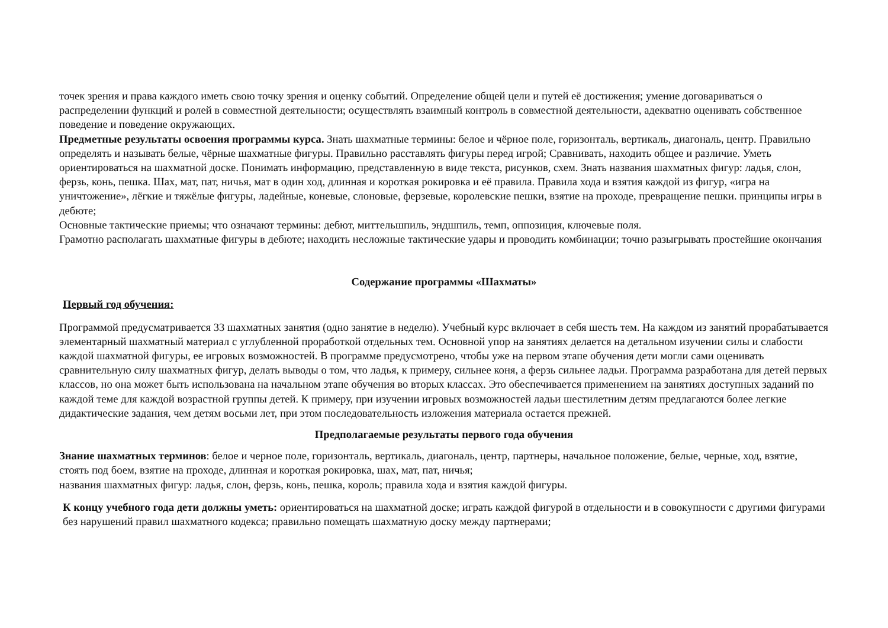точек зрения и права каждого иметь свою точку зрения и оценку событий. Определение общей цели и путей её достижения; умение договариваться о распределении функций и ролей в совместной деятельности; осуществлять взаимный контроль в совместной деятельности, адекватно оценивать собственное поведение и поведение окружающих.
Предметные результаты освоения программы курса. Знать шахматные термины: белое и чёрное поле, горизонталь, вертикаль, диагональ, центр. Правильно определять и называть белые, чёрные шахматные фигуры. Правильно расставлять фигуры перед игрой; Сравнивать, находить общее и различие. Уметь ориентироваться на шахматной доске. Понимать информацию, представленную в виде текста, рисунков, схем. Знать названия шахматных фигур: ладья, слон, ферзь, конь, пешка. Шах, мат, пат, ничья, мат в один ход, длинная и короткая рокировка и её правила. Правила хода и взятия каждой из фигур, «игра на уничтожение», лёгкие и тяжёлые фигуры, ладейные, коневые, слоновые, ферзевые, королевские пешки, взятие на проходе, превращение пешки. принципы игры в дебюте;
Основные тактические приемы; что означают термины: дебют, миттельшпиль, эндшпиль, темп, оппозиция, ключевые поля.
Грамотно располагать шахматные фигуры в дебюте; находить несложные тактические удары и проводить комбинации; точно разыгрывать простейшие окончания
Содержание программы «Шахматы»
Первый год обучения:
Программой предусматривается 33 шахматных занятия (одно занятие в неделю). Учебный курс включает в себя шесть тем. На каждом из занятий прорабатывается элементарный шахматный материал с углубленной проработкой отдельных тем. Основной упор на занятиях делается на детальном изучении силы и слабости каждой шахматной фигуры, ее игровых возможностей. В программе предусмотрено, чтобы уже на первом этапе обучения дети могли сами оценивать сравнительную силу шахматных фигур, делать выводы о том, что ладья, к примеру, сильнее коня, а ферзь сильнее ладьи. Программа разработана для детей первых классов, но она может быть использована на начальном этапе обучения во вторых классах. Это обеспечивается применением на занятиях доступных заданий по каждой теме для каждой возрастной группы детей. К примеру, при изучении игровых возможностей ладьи шестилетним детям предлагаются более легкие дидактические задания, чем детям восьми лет, при этом последовательность изложения материала остается прежней.
Предполагаемые результаты первого года обучения
Знание шахматных терминов: белое и черное поле, горизонталь, вертикаль, диагональ, центр, партнеры, начальное положение, белые, черные, ход, взятие, стоять под боем, взятие на проходе, длинная и короткая рокировка, шах, мат, пат, ничья;
названия шахматных фигур: ладья, слон, ферзь, конь, пешка, король; правила хода и взятия каждой фигуры.
К концу учебного года дети должны уметь: ориентироваться на шахматной доске; играть каждой фигурой в отдельности и в совокупности с другими фигурами без нарушений правил шахматного кодекса; правильно помещать шахматную доску между партнерами;